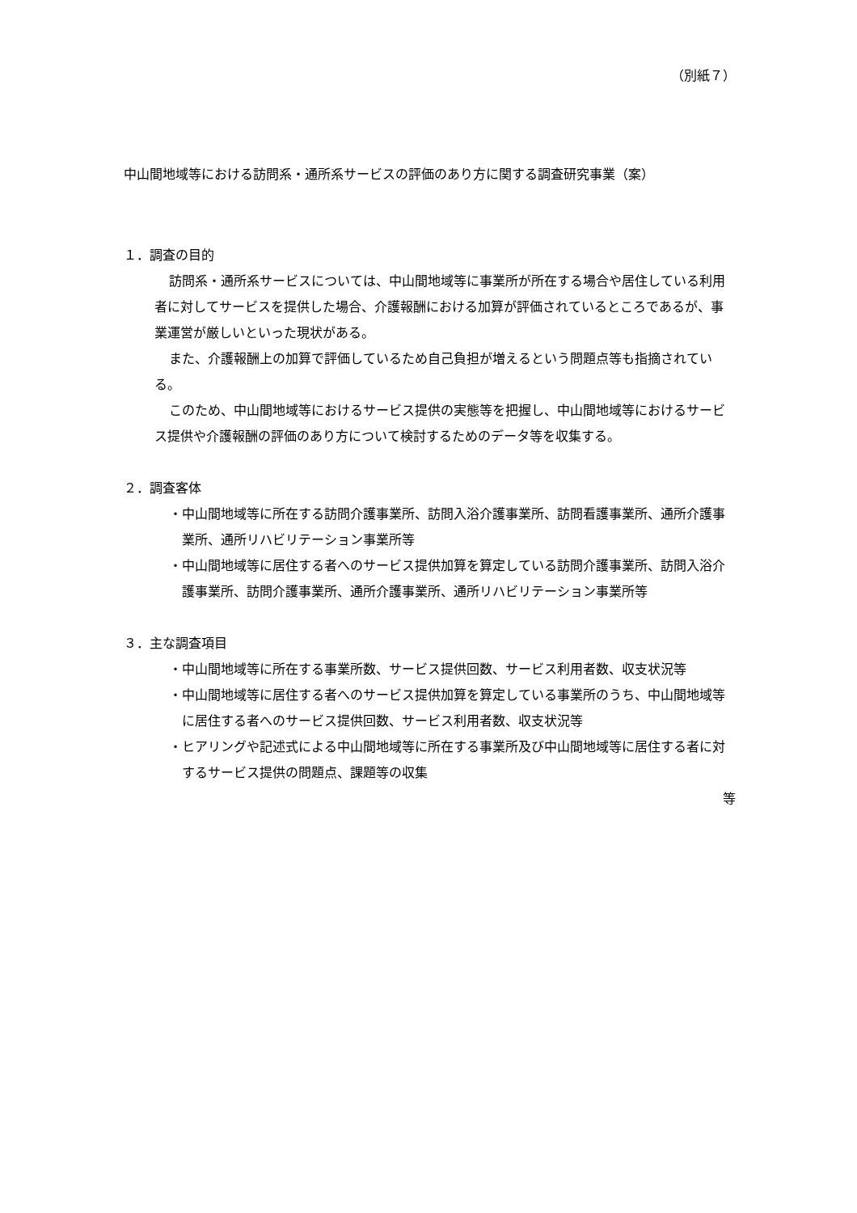（別紙７）
中山間地域等における訪問系・通所系サービスの評価のあり方に関する調査研究事業（案）
１．調査の目的
訪問系・通所系サービスについては、中山間地域等に事業所が所在する場合や居住している利用者に対してサービスを提供した場合、介護報酬における加算が評価されているところであるが、事業運営が厳しいといった現状がある。
また、介護報酬上の加算で評価しているため自己負担が増えるという問題点等も指摘されている。
このため、中山間地域等におけるサービス提供の実態等を把握し、中山間地域等におけるサービス提供や介護報酬の評価のあり方について検討するためのデータ等を収集する。
２．調査客体
・中山間地域等に所在する訪問介護事業所、訪問入浴介護事業所、訪問看護事業所、通所介護事業所、通所リハビリテーション事業所等
・中山間地域等に居住する者へのサービス提供加算を算定している訪問介護事業所、訪問入浴介護事業所、訪問介護事業所、通所介護事業所、通所リハビリテーション事業所等
３．主な調査項目
・中山間地域等に所在する事業所数、サービス提供回数、サービス利用者数、収支状況等
・中山間地域等に居住する者へのサービス提供加算を算定している事業所のうち、中山間地域等に居住する者へのサービス提供回数、サービス利用者数、収支状況等
・ヒアリングや記述式による中山間地域等に所在する事業所及び中山間地域等に居住する者に対するサービス提供の問題点、課題等の収集
等